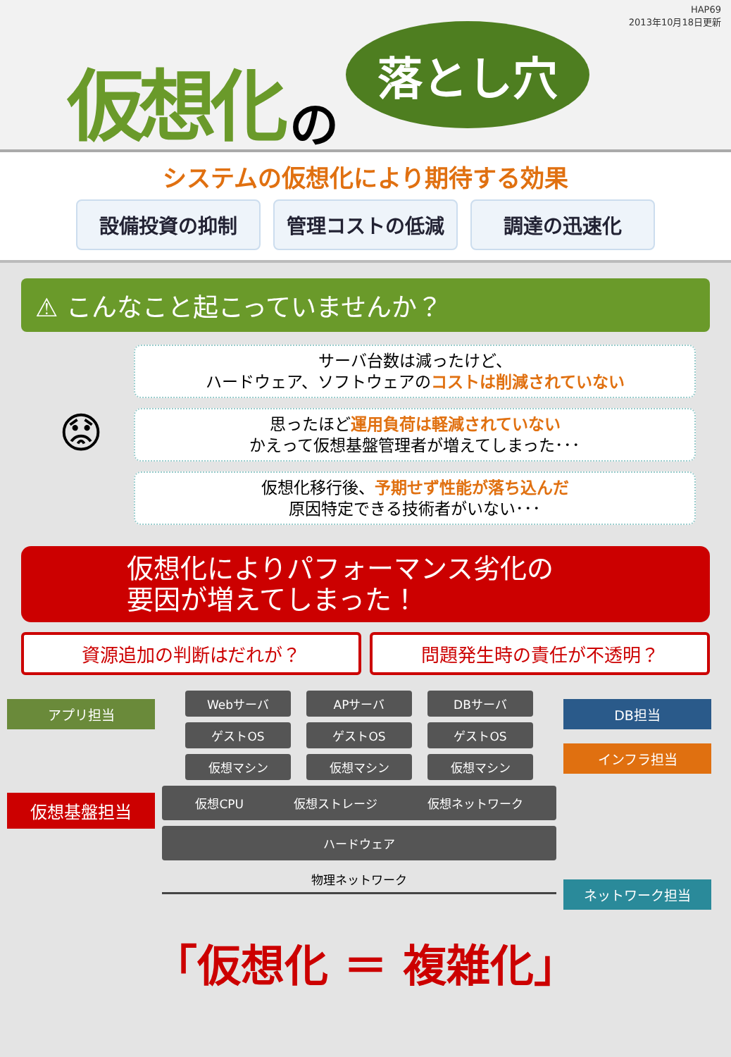HAP69
2013年10月18日更新
仮想化 の 落とし穴
システムの仮想化により期待する効果
設備投資の抑制 管理コストの低減 調達の迅速化
⚠ こんなこと起こっていませんか？
😟
サーバ台数は減ったけど、
ハードウェア、ソフトウェアのコストは削減されていない
思ったほど運用負荷は軽減されていない
かえって仮想基盤管理者が増えてしまった･･･
仮想化移行後、予期せず性能が落ち込んだ
原因特定できる技術者がいない･･･
仮想化によりパフォーマンス劣化の
要因が増えてしまった！
資源追加の判断はだれが？ 問題発生時の責任が不透明？
アプリ担当
仮想基盤担当
Webサーバ APサーバ DBサーバ
ゲストOS ゲストOS ゲストOS
仮想マシン 仮想マシン 仮想マシン
仮想CPU 仮想ストレージ 仮想ネットワーク
ハードウェア
物理ネットワーク
DB担当
インフラ担当
ネットワーク担当
「仮想化 ＝ 複雑化」